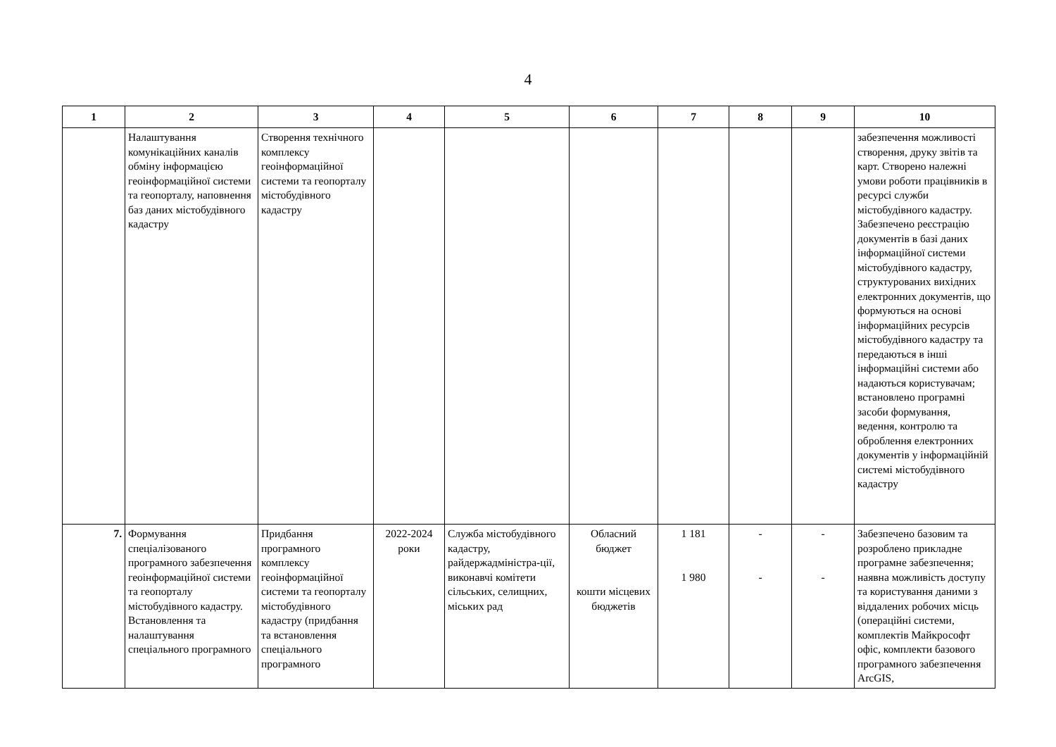4
| 1 | 2 | 3 | 4 | 5 | 6 | 7 | 8 | 9 | 10 |
| --- | --- | --- | --- | --- | --- | --- | --- | --- | --- |
| | Налаштування комунікаційних каналів обміну інформацією геоінформаційної системи та геопорталу, наповнення баз даних містобудівного кадастру | Створення технічного комплексу геоінформаційної системи та геопорталу містобудівного кадастру | | | | | | | забезпечення можливості створення, друку звітів та карт. Створено належні умови роботи працівників в ресурсі служби містобудівного кадастру. Забезпечено реєстрацію документів в базі даних інформаційної системи містобудівного кадастру, структурованих вихідних електронних документів, що формуються на основі інформаційних ресурсів містобудівного кадастру та передаються в інші інформаційні системи або надаються користувачам; встановлено програмні засоби формування, ведення, контролю та оброблення електронних документів у інформаційній системі містобудівного кадастру |
| 7. | Формування спеціалізованого програмного забезпечення геоінформаційної системи та геопорталу містобудівного кадастру. Встановлення та налаштування спеціального програмного | Придбання програмного комплексу геоінформаційної системи та геопорталу містобудівного кадастру (придбання та встановлення спеціального програмного | 2022-2024 роки | Служба містобудівного кадастру, райдержадміністра-ції, виконавчі комітети сільських, селищних, міських рад | Обласний бюджет кошти місцевих бюджетів | 1 181 1 980 | - - | - - | Забезпечено базовим та розроблено прикладне програмне забезпечення; наявна можливість доступу та користування даними з віддалених робочих місць (операційні системи, комплектів Майкрософт офіс, комплекти базового програмного забезпечення ArcGIS, |